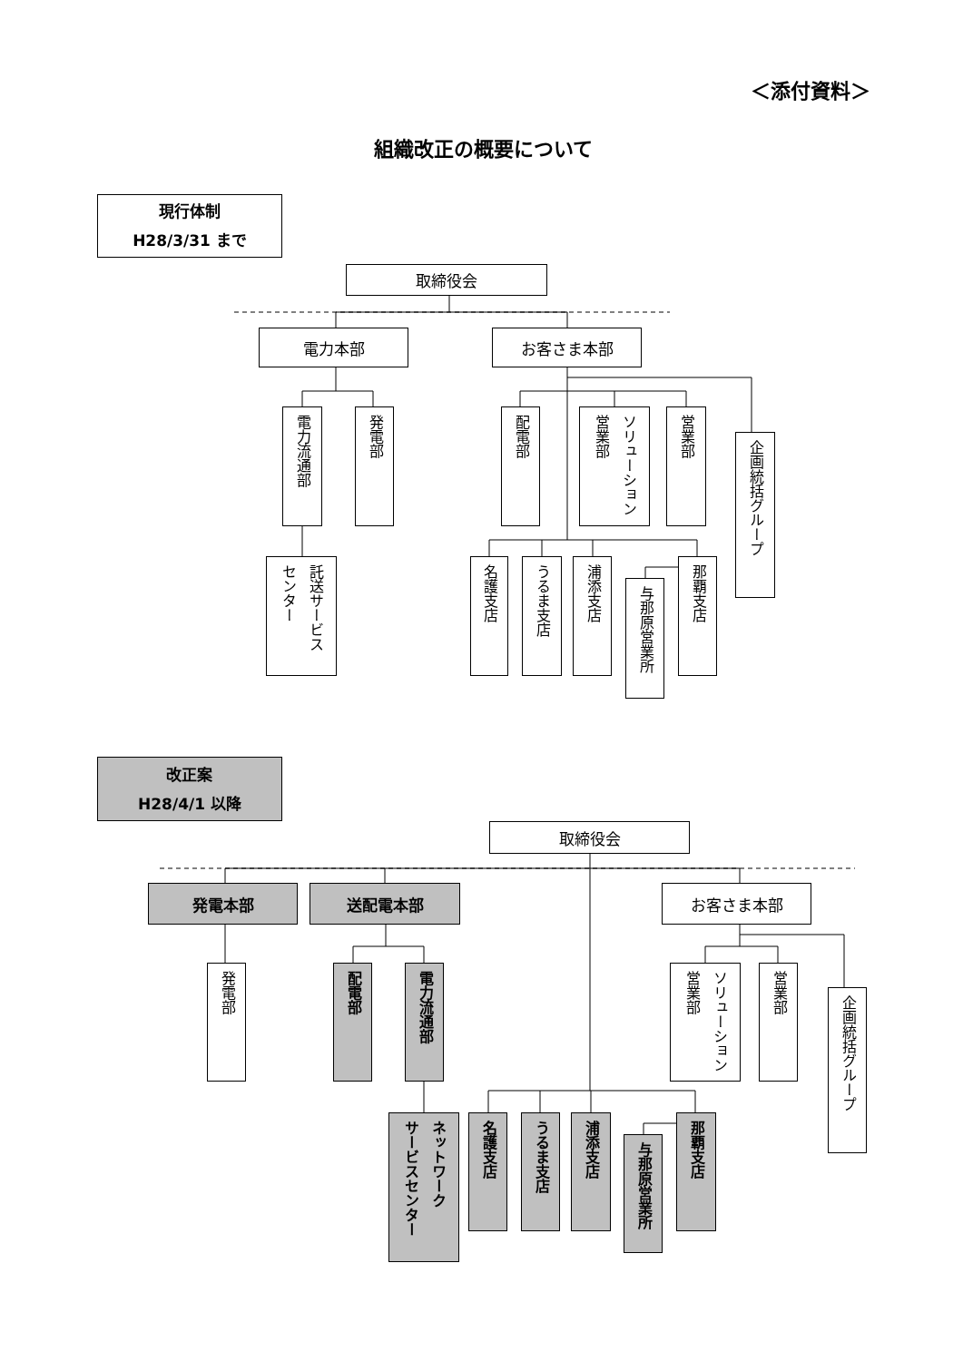＜添付資料＞
組織改正の概要について
現行体制
H28/3/31 まで
取締役会
電力本部 お客さま本部
電力流通部
発電部
配電部
ソリューション
営業部
営業部
企画統括グループ
託送サービス
センター
名護支店
うるま支店
浦添支店
与那原営業所
那覇支店
改正案
H28/4/1 以降
取締役会
発電本部 送配電本部 お客さま本部
発電部
配電部
電力流通部
ソリューション
営業部
営業部
企画統括グループ
ネットワーク
サービスセンター
名護支店
うるま支店
浦添支店
与那原営業所
那覇支店